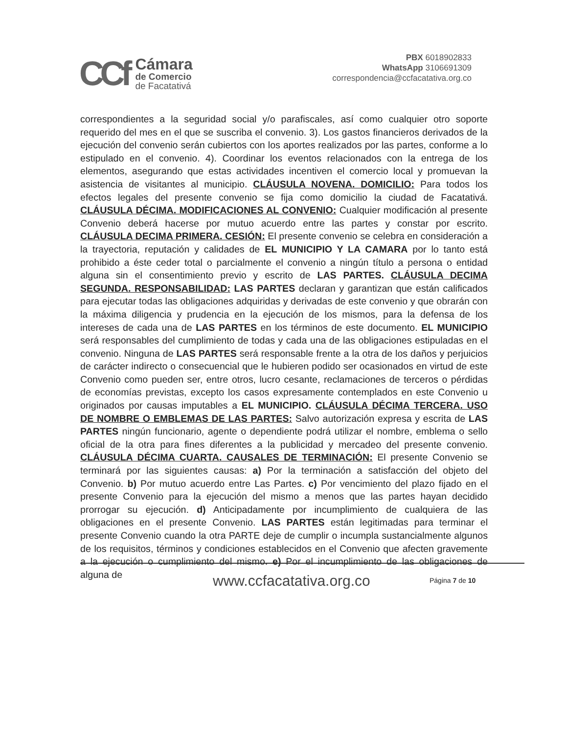CCf
Cámara
de Comercio
de Facatativá
PBX 6018902833
WhatsApp 3106691309
correspondencia@ccfacatativa.org.co
correspondientes a la seguridad social y/o parafiscales, así como cualquier otro soporte requerido del mes en el que se suscriba el convenio. 3). Los gastos financieros derivados de la ejecución del convenio serán cubiertos con los aportes realizados por las partes, conforme a lo estipulado en el convenio. 4). Coordinar los eventos relacionados con la entrega de los elementos, asegurando que estas actividades incentiven el comercio local y promuevan la asistencia de visitantes al municipio. CLÁUSULA NOVENA. DOMICILIO: Para todos los efectos legales del presente convenio se fija como domicilio la ciudad de Facatativá. CLÁUSULA DÉCIMA. MODIFICACIONES AL CONVENIO: Cualquier modificación al presente Convenio deberá hacerse por mutuo acuerdo entre las partes y constar por escrito. CLÁUSULA DECIMA PRIMERA. CESIÓN: El presente convenio se celebra en consideración a la trayectoria, reputación y calidades de EL MUNICIPIO Y LA CAMARA por lo tanto está prohibido a éste ceder total o parcialmente el convenio a ningún título a persona o entidad alguna sin el consentimiento previo y escrito de LAS PARTES. CLÁUSULA DECIMA SEGUNDA. RESPONSABILIDAD: LAS PARTES declaran y garantizan que están calificados para ejecutar todas las obligaciones adquiridas y derivadas de este convenio y que obrarán con la máxima diligencia y prudencia en la ejecución de los mismos, para la defensa de los intereses de cada una de LAS PARTES en los términos de este documento. EL MUNICIPIO será responsables del cumplimiento de todas y cada una de las obligaciones estipuladas en el convenio. Ninguna de LAS PARTES será responsable frente a la otra de los daños y perjuicios de carácter indirecto o consecuencial que le hubieren podido ser ocasionados en virtud de este Convenio como pueden ser, entre otros, lucro cesante, reclamaciones de terceros o pérdidas de economías previstas, excepto los casos expresamente contemplados en este Convenio u originados por causas imputables a EL MUNICIPIO. CLÁUSULA DÉCIMA TERCERA. USO DE NOMBRE O EMBLEMAS DE LAS PARTES: Salvo autorización expresa y escrita de LAS PARTES ningún funcionario, agente o dependiente podrá utilizar el nombre, emblema o sello oficial de la otra para fines diferentes a la publicidad y mercadeo del presente convenio. CLÁUSULA DÉCIMA CUARTA. CAUSALES DE TERMINACIÓN: El presente Convenio se terminará por las siguientes causas: a) Por la terminación a satisfacción del objeto del Convenio. b) Por mutuo acuerdo entre Las Partes. c) Por vencimiento del plazo fijado en el presente Convenio para la ejecución del mismo a menos que las partes hayan decidido prorrogar su ejecución. d) Anticipadamente por incumplimiento de cualquiera de las obligaciones en el presente Convenio. LAS PARTES están legitimadas para terminar el presente Convenio cuando la otra PARTE deje de cumplir o incumpla sustancialmente algunos de los requisitos, términos y condiciones establecidos en el Convenio que afecten gravemente a la ejecución o cumplimiento del mismo. e) Por el incumplimiento de las obligaciones de alguna de
www.ccfacatativa.org.co Página 7 de 10